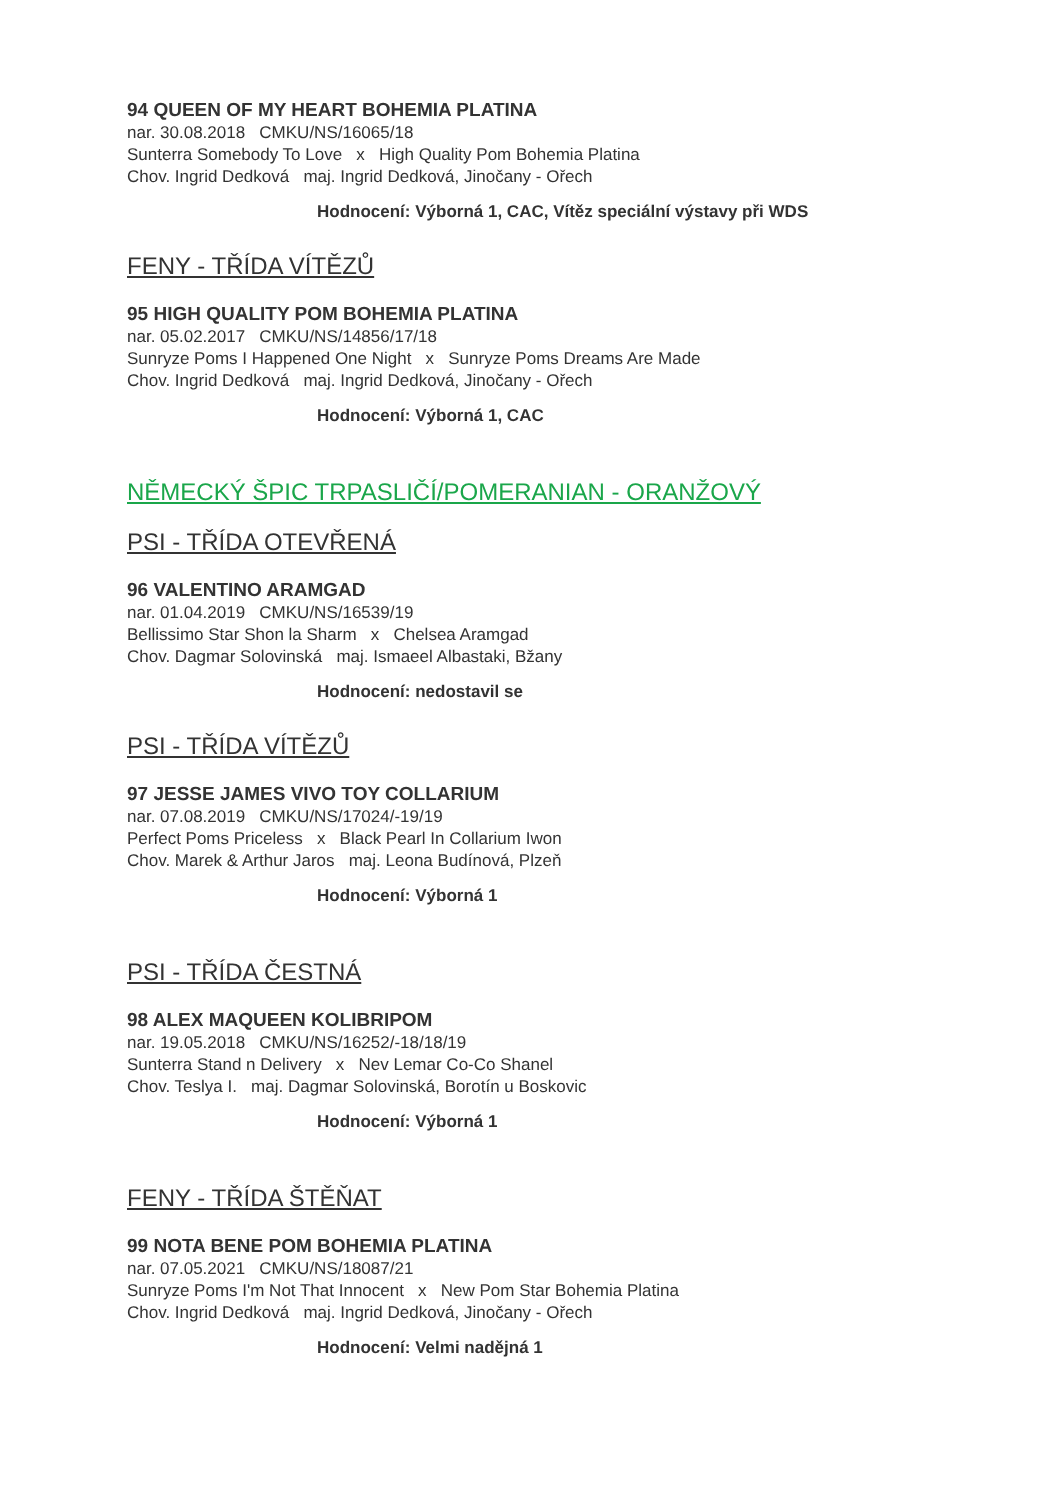94 QUEEN OF MY HEART BOHEMIA PLATINA
nar. 30.08.2018 CMKU/NS/16065/18
Sunterra Somebody To Love x High Quality Pom Bohemia Platina
Chov. Ingrid Dedková maj. Ingrid Dedková, Jinočany - Ořech
Hodnocení: Výborná 1, CAC, Vítěz speciální výstavy při WDS
FENY - TŘÍDA VÍTĚZŮ
95 HIGH QUALITY POM BOHEMIA PLATINA
nar. 05.02.2017 CMKU/NS/14856/17/18
Sunryze Poms I Happened One Night x Sunryze Poms Dreams Are Made
Chov. Ingrid Dedková maj. Ingrid Dedková, Jinočany - Ořech
Hodnocení: Výborná 1, CAC
NĚMECKÝ ŠPIC TRPASLIČÍ/POMERANIAN - ORANŽOVÝ
PSI - TŘÍDA OTEVŘENÁ
96 VALENTINO ARAMGAD
nar. 01.04.2019 CMKU/NS/16539/19
Bellissimo Star Shon la Sharm x Chelsea Aramgad
Chov. Dagmar Solovinská maj. Ismaeel Albastaki, Bžany
Hodnocení: nedostavil se
PSI - TŘÍDA VÍTĚZŮ
97 JESSE JAMES VIVO TOY COLLARIUM
nar. 07.08.2019 CMKU/NS/17024/-19/19
Perfect Poms Priceless x Black Pearl In Collarium Iwon
Chov. Marek & Arthur Jaros maj. Leona Budínová, Plzeň
Hodnocení: Výborná 1
PSI - TŘÍDA ČESTNÁ
98 ALEX MAQUEEN KOLIBRIPOM
nar. 19.05.2018 CMKU/NS/16252/-18/18/19
Sunterra Stand n Delivery x Nev Lemar Co-Co Shanel
Chov. Teslya I. maj. Dagmar Solovinská, Borotín u Boskovic
Hodnocení: Výborná 1
FENY - TŘÍDA ŠTĚŇAT
99 NOTA BENE POM BOHEMIA PLATINA
nar. 07.05.2021 CMKU/NS/18087/21
Sunryze Poms I'm Not That Innocent x New Pom Star Bohemia Platina
Chov. Ingrid Dedková maj. Ingrid Dedková, Jinočany - Ořech
Hodnocení: Velmi nadějná 1